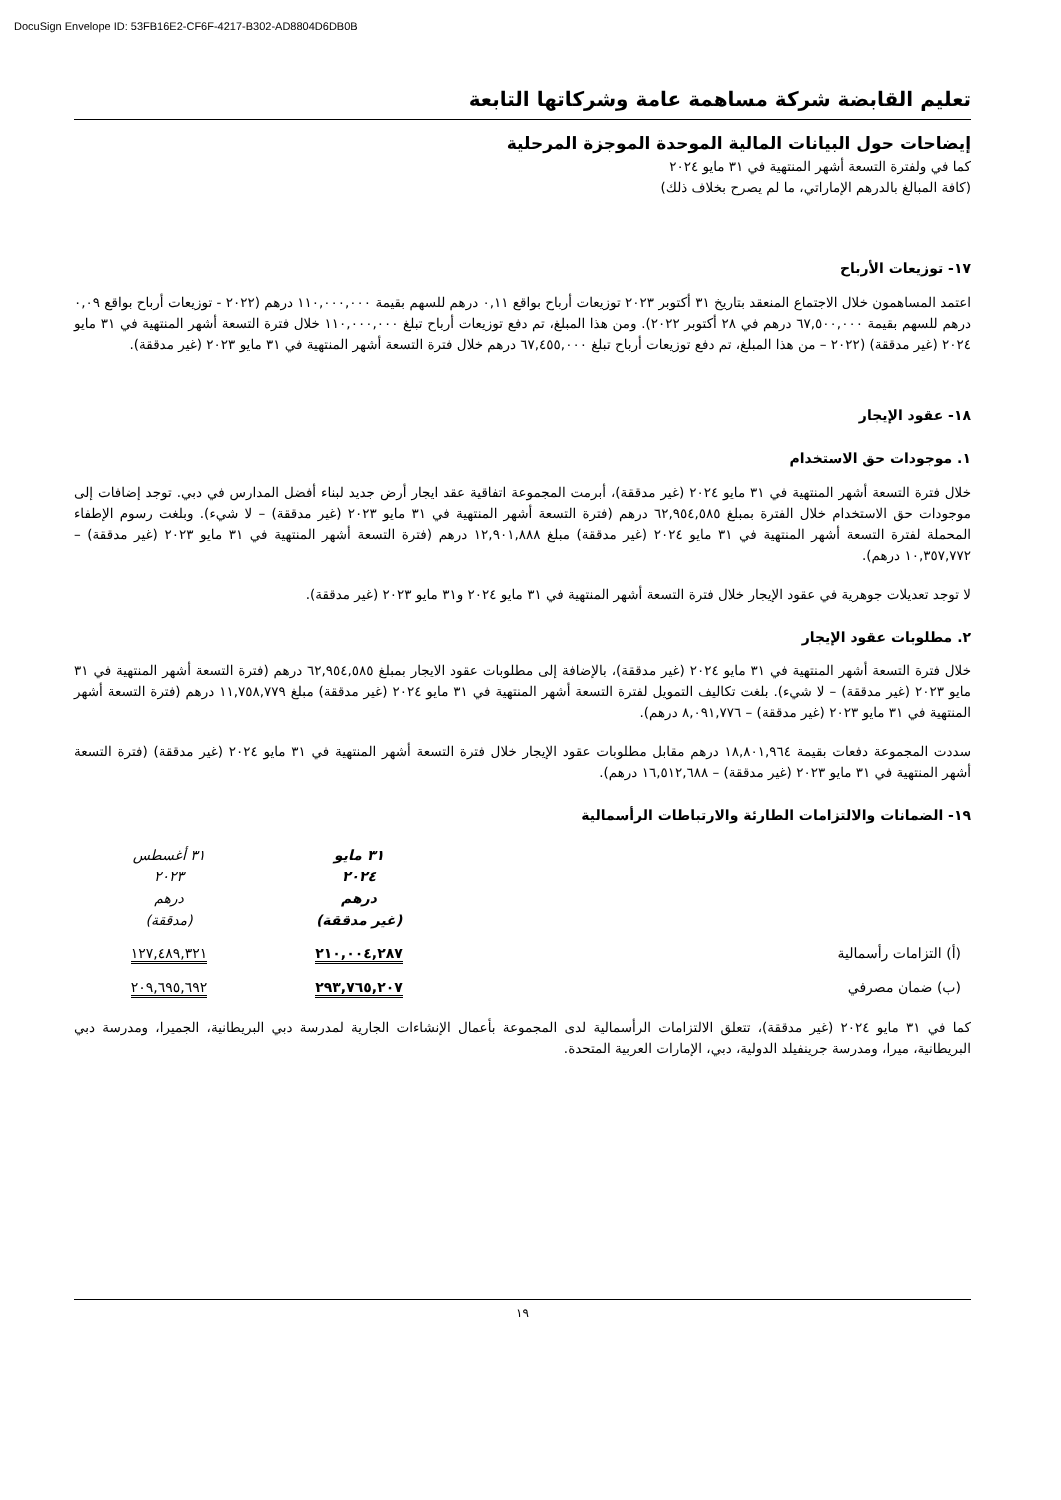DocuSign Envelope ID: 53FB16E2-CF6F-4217-B302-AD8804D6DB0B
تعليم القابضة شركة مساهمة عامة وشركاتها التابعة
إيضاحات حول البيانات المالية الموحدة الموجزة المرحلية
كما في ولفترة التسعة أشهر المنتهية في ٣١ مايو ٢٠٢٤
(كافة المبالغ بالدرهم الإماراتي، ما لم يصرح بخلاف ذلك)
١٧- توزيعات الأرباح
اعتمد المساهمون خلال الاجتماع المنعقد بتاريخ ٣١ أكتوبر ٢٠٢٣ توزيعات أرباح بواقع ٠,١١ درهم للسهم بقيمة ١١٠,٠٠٠,٠٠٠ درهم (٢٠٢٢ - توزيعات أرباح بواقع ٠,٠٩ درهم للسهم بقيمة ٦٧,٥٠٠,٠٠٠ درهم في ٢٨ أكتوبر ٢٠٢٢). ومن هذا المبلغ، تم دفع توزيعات أرباح تبلغ ١١٠,٠٠٠,٠٠٠ خلال فترة التسعة أشهر المنتهية في ٣١ مايو ٢٠٢٤ (غير مدققة) (٢٠٢٢ – من هذا المبلغ، تم دفع توزيعات أرباح تبلغ ٦٧,٤٥٥,٠٠٠ درهم خلال فترة التسعة أشهر المنتهية في ٣١ مايو ٢٠٢٣ (غير مدققة).
١٨- عقود الإيجار
١. موجودات حق الاستخدام
خلال فترة التسعة أشهر المنتهية في ٣١ مايو ٢٠٢٤ (غير مدققة)، أبرمت المجموعة اتفاقية عقد ايجار أرض جديد لبناء أفضل المدارس في دبي. توجد إضافات إلى موجودات حق الاستخدام خلال الفترة بمبلغ ٦٢,٩٥٤,٥٨٥ درهم (فترة التسعة أشهر المنتهية في ٣١ مايو ٢٠٢٣ (غير مدققة) – لا شيء). وبلغت رسوم الإطفاء المحملة لفترة التسعة أشهر المنتهية في ٣١ مايو ٢٠٢٤ (غير مدققة) مبلغ ١٢,٩٠١,٨٨٨ درهم (فترة التسعة أشهر المنتهية في ٣١ مايو ٢٠٢٣ (غير مدققة) – ١٠,٣٥٧,٧٧٢ درهم).
لا توجد تعديلات جوهرية في عقود الإيجار خلال فترة التسعة أشهر المنتهية في ٣١ مايو ٢٠٢٤ و٣١ مايو ٢٠٢٣ (غير مدققة).
٢. مطلوبات عقود الإيجار
خلال فترة التسعة أشهر المنتهية في ٣١ مايو ٢٠٢٤ (غير مدققة)، بالإضافة إلى مطلوبات عقود الايجار بمبلغ ٦٢,٩٥٤,٥٨٥ درهم (فترة التسعة أشهر المنتهية في ٣١ مايو ٢٠٢٣ (غير مدققة) – لا شيء). بلغت تكاليف التمويل لفترة التسعة أشهر المنتهية في ٣١ مايو ٢٠٢٤ (غير مدققة) مبلغ ١١,٧٥٨,٧٧٩ درهم (فترة التسعة أشهر المنتهية في ٣١ مايو ٢٠٢٣ (غير مدققة) – ٨,٠٩١,٧٧٦ درهم).
سددت المجموعة دفعات بقيمة ١٨,٨٠١,٩٦٤ درهم مقابل مطلوبات عقود الإيجار خلال فترة التسعة أشهر المنتهية في ٣١ مايو ٢٠٢٤ (غير مدققة) (فترة التسعة أشهر المنتهية في ٣١ مايو ٢٠٢٣ (غير مدققة) – ١٦,٥١٢,٦٨٨ درهم).
١٩- الضمانات والالتزامات الطارئة والارتباطات الرأسمالية
| | ٣١ مايو ٢٠٢٤ درهم (غير مدققة) | ٣١ أغسطس ٢٠٢٣ درهم (مدققة) |
| (أ) التزامات رأسمالية | ٢١٠,٠٠٤,٢٨٧ | ١٢٧,٤٨٩,٣٢١ |
| (ب) ضمان مصرفي | ٢٩٣,٧٦٥,٢٠٧ | ٢٠٩,٦٩٥,٦٩٢ |
كما في ٣١ مايو ٢٠٢٤ (غير مدققة)، تتعلق الالتزامات الرأسمالية لدى المجموعة بأعمال الإنشاءات الجارية لمدرسة دبي البريطانية، الجميرا، ومدرسة دبي البريطانية، ميرا، ومدرسة جرينفيلد الدولية، دبي، الإمارات العربية المتحدة.
١٩